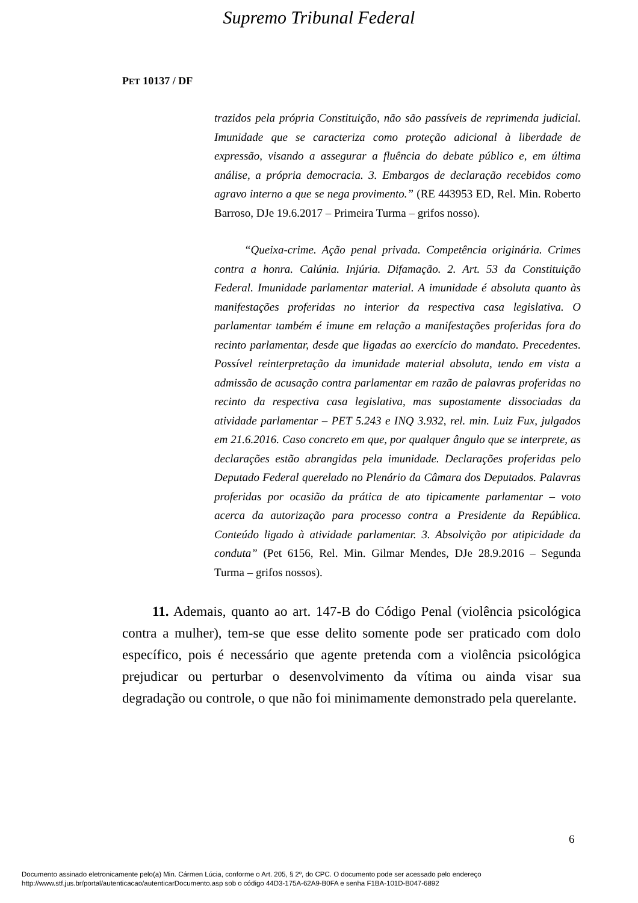Supremo Tribunal Federal
PET 10137 / DF
trazidos pela própria Constituição, não são passíveis de reprimenda judicial. Imunidade que se caracteriza como proteção adicional à liberdade de expressão, visando a assegurar a fluência do debate público e, em última análise, a própria democracia. 3. Embargos de declaração recebidos como agravo interno a que se nega provimento.” (RE 443953 ED, Rel. Min. Roberto Barroso, DJe 19.6.2017 – Primeira Turma – grifos nosso).
“Queixa-crime. Ação penal privada. Competência originária. Crimes contra a honra. Calúnia. Injúria. Difamação. 2. Art. 53 da Constituição Federal. Imunidade parlamentar material. A imunidade é absoluta quanto às manifestações proferidas no interior da respectiva casa legislativa. O parlamentar também é imune em relação a manifestações proferidas fora do recinto parlamentar, desde que ligadas ao exercício do mandato. Precedentes. Possível reinterpretação da imunidade material absoluta, tendo em vista a admissão de acusação contra parlamentar em razão de palavras proferidas no recinto da respectiva casa legislativa, mas supostamente dissociadas da atividade parlamentar – PET 5.243 e INQ 3.932, rel. min. Luiz Fux, julgados em 21.6.2016. Caso concreto em que, por qualquer ângulo que se interprete, as declarações estão abrangidas pela imunidade. Declarações proferidas pelo Deputado Federal querelado no Plenário da Câmara dos Deputados. Palavras proferidas por ocasião da prática de ato tipicamente parlamentar – voto acerca da autorização para processo contra a Presidente da República. Conteúdo ligado à atividade parlamentar. 3. Absolvição por atipicidade da conduta” (Pet 6156, Rel. Min. Gilmar Mendes, DJe 28.9.2016 – Segunda Turma – grifos nossos).
11. Ademais, quanto ao art. 147-B do Código Penal (violência psicológica contra a mulher), tem-se que esse delito somente pode ser praticado com dolo específico, pois é necessário que agente pretenda com a violência psicológica prejudicar ou perturbar o desenvolvimento da vítima ou ainda visar sua degradação ou controle, o que não foi minimamente demonstrado pela querelante.
6
Documento assinado eletronicamente pelo(a) Min. Cármen Lúcia, conforme o Art. 205, § 2º, do CPC. O documento pode ser acessado pelo endereço
http://www.stf.jus.br/portal/autenticacao/autenticarDocumento.asp sob o código 44D3-175A-62A9-B0FA e senha F1BA-101D-B047-6892